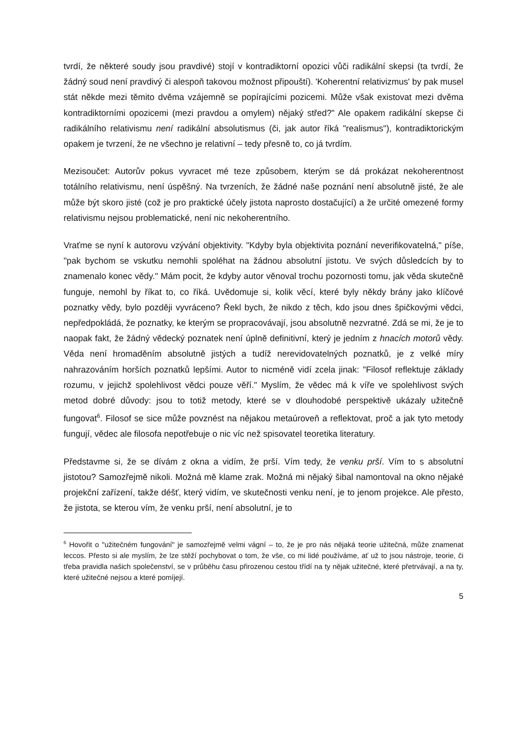tvrdí, že některé soudy jsou pravdivé) stojí v kontradiktorní opozici vůči radikální skepsi (ta tvrdí, že žádný soud není pravdivý či alespoň takovou možnost připouští). 'Koherentní relativizmus' by pak musel stát někde mezi těmito dvěma vzájemně se popírajícími pozicemi. Může však existovat mezi dvěma kontradiktorními opozicemi (mezi pravdou a omylem) nějaký střed?" Ale opakem radikální skepse či radikálního relativismu není radikální absolutismus (či, jak autor říká "realismus"), kontradiktorickým opakem je tvrzení, že ne všechno je relativní – tedy přesně to, co já tvrdím.
Mezisoučet: Autorův pokus vyvracet mé teze způsobem, kterým se dá prokázat nekoherentnost totálního relativismu, není úspěšný. Na tvrzeních, že žádné naše poznání není absolutně jisté, že ale může být skoro jisté (což je pro praktické účely jistota naprosto dostačující) a že určité omezené formy relativismu nejsou problematické, není nic nekoherentního.
Vraťme se nyní k autorovu vzývání objektivity. "Kdyby byla objektivita poznání neverifikovatelná," píše, "pak bychom se vskutku nemohli spoléhat na žádnou absolutní jistotu. Ve svých důsledcích by to znamenalo konec vědy." Mám pocit, že kdyby autor věnoval trochu pozornosti tomu, jak věda skutečně funguje, nemohl by říkat to, co říká. Uvědomuje si, kolik věcí, které byly někdy brány jako klíčové poznatky vědy, bylo později vyvráceno? Řekl bych, že nikdo z těch, kdo jsou dnes špičkovými vědci, nepředpokládá, že poznatky, ke kterým se propracovávají, jsou absolutně nezvratné. Zdá se mi, že je to naopak fakt, že žádný vědecký poznatek není úplně definitivní, který je jedním z hnacích motorů vědy. Věda není hromaděním absolutně jistých a tudíž nerevidovatelných poznatků, je z velké míry nahrazováním horších poznatků lepšími. Autor to nicméně vidí zcela jinak: "Filosof reflektuje základy rozumu, v jejichž spolehlivost vědci pouze věří." Myslím, že vědec má k víře ve spolehlivost svých metod dobré důvody: jsou to totiž metody, které se v dlouhodobé perspektivě ukázaly užitečně fungovat<sup>6</sup>. Filosof se sice může povznést na nějakou metaúroveň a reflektovat, proč a jak tyto metody fungují, vědec ale filosofa nepotřebuje o nic víc než spisovatel teoretika literatury.
Představme si, že se dívám z okna a vidím, že prší. Vím tedy, že venku prší. Vím to s absolutní jistotou? Samozřejmě nikoli. Možná mě klame zrak. Možná mi nějaký šibal namontoval na okno nějaké projekční zařízení, takže déšť, který vidím, ve skutečnosti venku není, je to jenom projekce. Ale přesto, že jistota, se kterou vím, že venku prší, není absolutní, je to
<sup>6</sup> Hovořit o "užitečném fungování" je samozřejmě velmi vágní – to, že je pro nás nějaká teorie užitečná, může znamenat leccos. Přesto si ale myslím, že lze stěží pochybovat o tom, že vše, co mi lidé používáme, ať už to jsou nástroje, teorie, či třeba pravidla našich společenství, se v průběhu času přirozenou cestou třídí na ty nějak užitečné, které přetrvávají, a na ty, které užitečné nejsou a které pomíjejí.
5